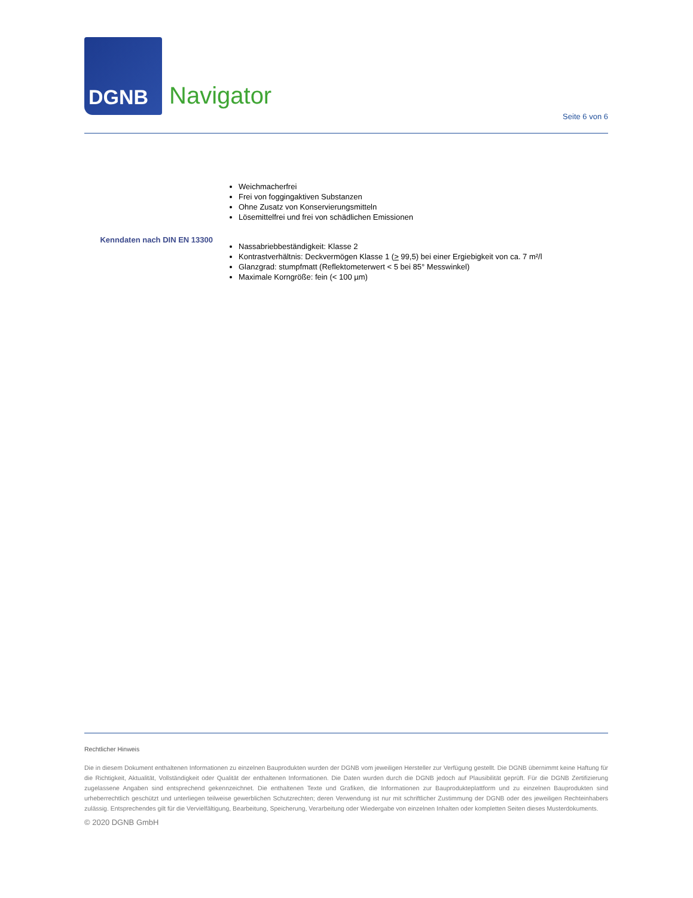DGNB
Navigator
Seite 6 von 6
Weichmacherfrei
Frei von foggingaktiven Substanzen
Ohne Zusatz von Konservierungsmitteln
Lösemittelfrei und frei von schädlichen Emissionen
Kenndaten nach DIN EN 13300
Nassabriebbeständigkeit: Klasse 2
Kontrastverhältnis: Deckvermögen Klasse 1 (> 99,5) bei einer Ergiebigkeit von ca. 7 m²/l
Glanzgrad: stumpfmatt (Reflektometerwert < 5 bei 85° Messwinkel)
Maximale Korngröße: fein (< 100 µm)
Rechtlicher Hinweis
Die in diesem Dokument enthaltenen Informationen zu einzelnen Bauprodukten wurden der DGNB vom jeweiligen Hersteller zur Verfügung gestellt. Die DGNB übernimmt keine Haftung für die Richtigkeit, Aktualität, Vollständigkeit oder Qualität der enthaltenen Informationen. Die Daten wurden durch die DGNB jedoch auf Plausibilität geprüft. Für die DGNB Zertifizierung zugelassene Angaben sind entsprechend gekennzeichnet. Die enthaltenen Texte und Grafiken, die Informationen zur Bauprodukteplattform und zu einzelnen Bauprodukten sind urheberrechtlich geschützt und unterliegen teilweise gewerblichen Schutzrechten; deren Verwendung ist nur mit schriftlicher Zustimmung der DGNB oder des jeweiligen Rechteinhabers zulässig. Entsprechendes gilt für die Vervielfältigung, Bearbeitung, Speicherung, Verarbeitung oder Wiedergabe von einzelnen Inhalten oder kompletten Seiten dieses Musterdokuments.
© 2020 DGNB GmbH